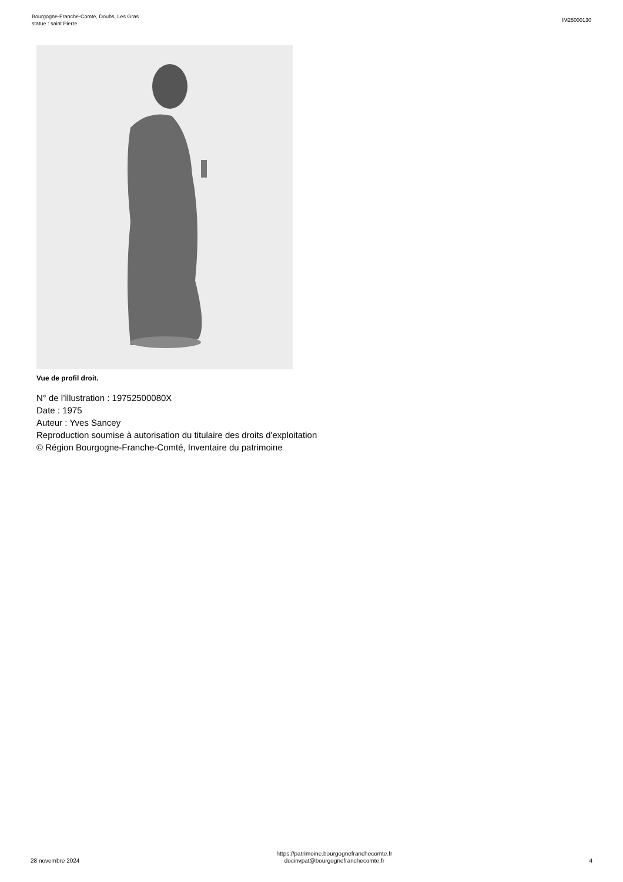Bourgogne-Franche-Comté, Doubs, Les Gras
statue : saint Pierre
IM25000130
Vue de profil droit.
N° de l’illustration : 19752500080X
Date : 1975
Auteur : Yves Sancey
Reproduction soumise à autorisation du titulaire des droits d'exploitation
© Région Bourgogne-Franche-Comté, Inventaire du patrimoine
28 novembre 2024
https://patrimoine.bourgognefranchecomte.fr
docinvpat@bourgognefranchecomte.fr
4